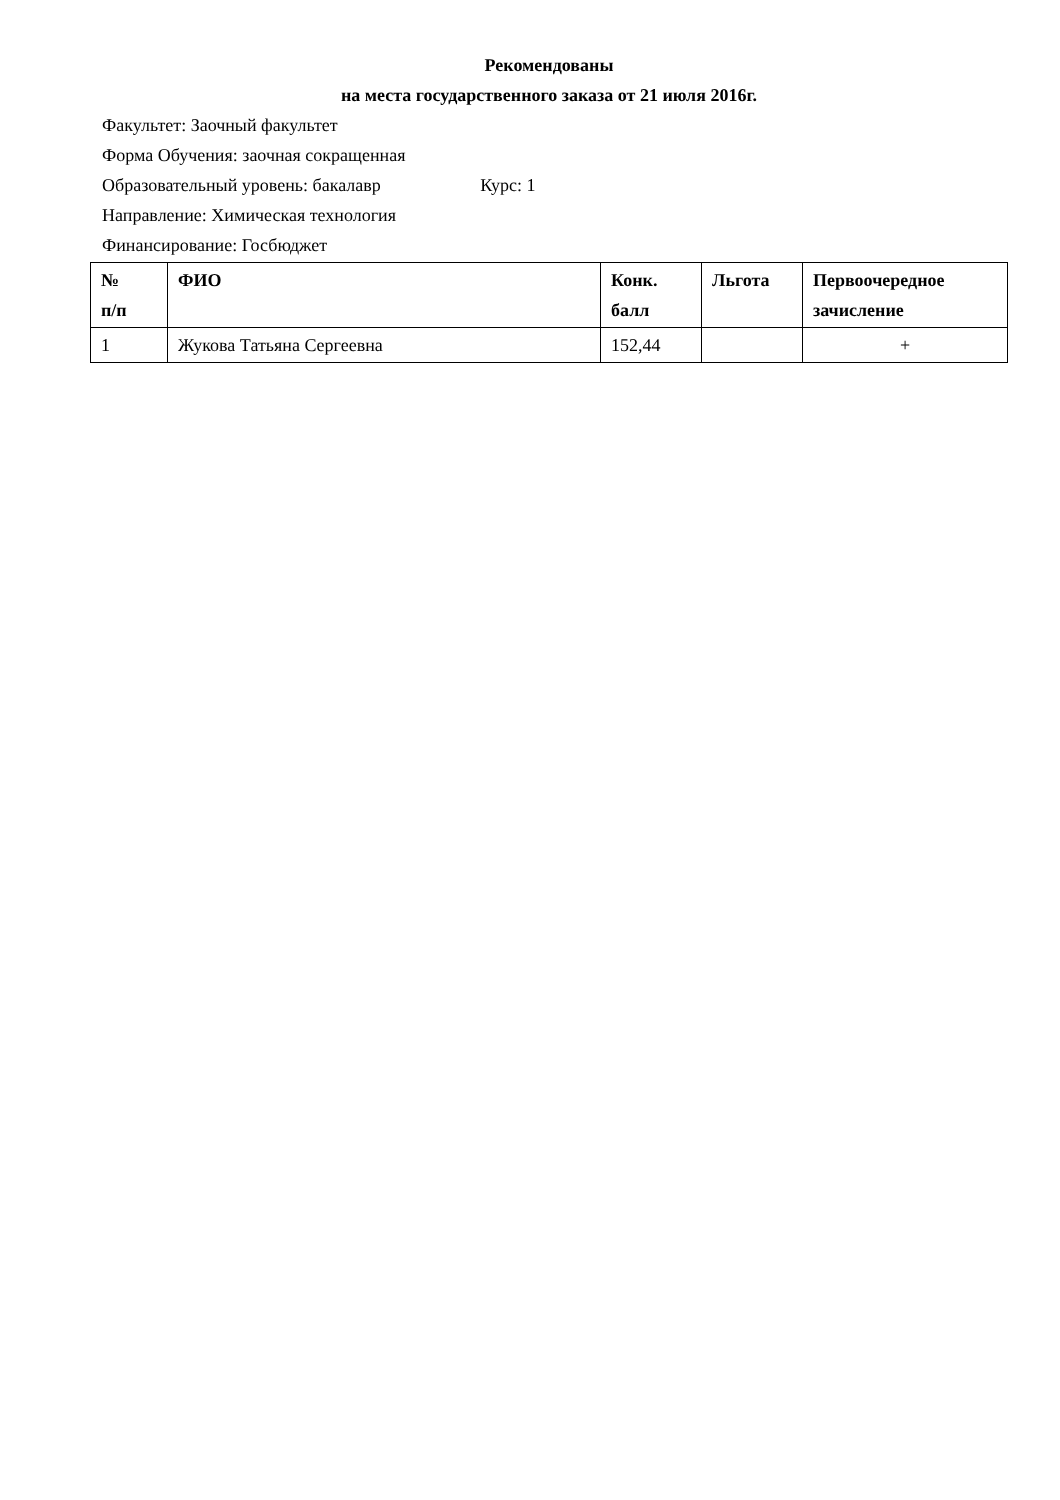Рекомендованы
на места государственного заказа от 21 июля 2016г.
Факультет: Заочный факультет
Форма Обучения: заочная сокращенная
Образовательный уровень: бакалавр Курс: 1
Направление: Химическая технология
Финансирование: Госбюджет
| № п/п | ФИО | Конк. балл | Льгота | Первоочередное зачисление |
| --- | --- | --- | --- | --- |
| 1 | Жукова Татьяна Сергеевна | 152,44 | | + |